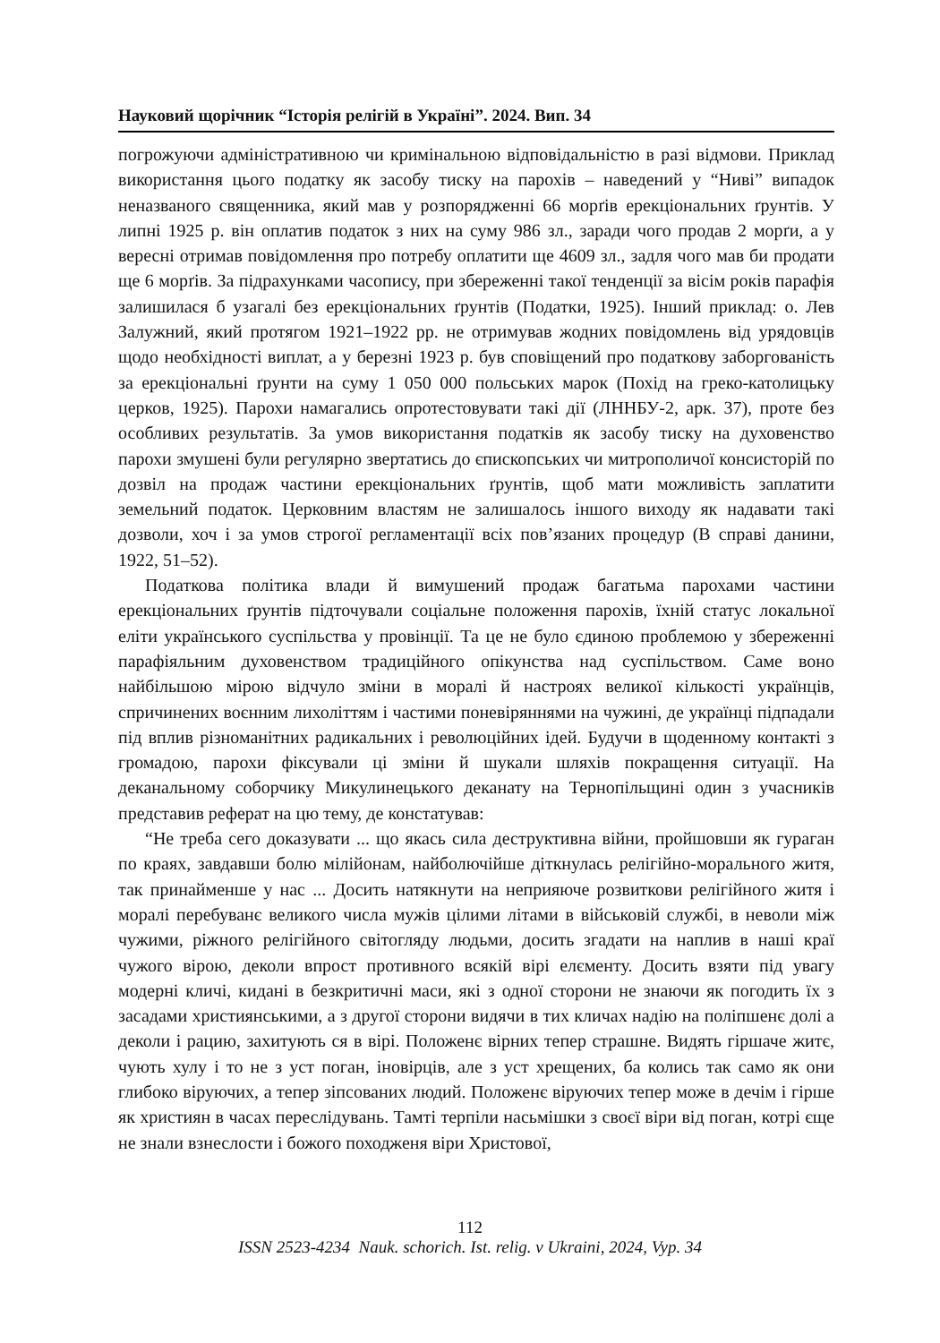Науковий щорічник “Історія релігій в Україні”. 2024. Вип. 34
погрожуючи адміністративною чи кримінальною відповідальністю в разі відмови. Приклад використання цього податку як засобу тиску на парохів – наведений у “Ниві” випадок неназваного священника, який мав у розпорядженні 66 морґів ерекціональних ґрунтів. У липні 1925 р. він оплатив податок з них на суму 986 зл., заради чого продав 2 морґи, а у вересні отримав повідомлення про потребу оплатити ще 4609 зл., задля чого мав би продати ще 6 морґів. За підрахунками часопису, при збереженні такої тенденції за вісім років парафія залишилася б узагалі без ерекціональних ґрунтів (Податки, 1925). Інший приклад: о. Лев Залужний, який протягом 1921–1922 рр. не отримував жодних повідомлень від урядовців щодо необхідності виплат, а у березні 1923 р. був сповіщений про податкову заборгованість за ерекціональні ґрунти на суму 1 050 000 польських марок (Похід на греко-католицьку церков, 1925). Парохи намагались опротестовувати такі дії (ЛННБУ-2, арк. 37), проте без особливих результатів. За умов використання податків як засобу тиску на духовенство парохи змушені були регулярно звертатись до єпископських чи митрополичої консисторій по дозвіл на продаж частини ерекціональних ґрунтів, щоб мати можливість заплатити земельний податок. Церковним властям не залишалось іншого виходу як надавати такі дозволи, хоч і за умов строгої регламентації всіх пов’язаних процедур (В справі данини, 1922, 51–52).
Податкова політика влади й вимушений продаж багатьма парохами частини ерекціональних ґрунтів підточували соціальне положення парохів, їхній статус локальної еліти українського суспільства у провінції. Та це не було єдиною проблемою у збереженні парафіяльним духовенством традиційного опікунства над суспільством. Саме воно найбільшою мірою відчуло зміни в моралі й настроях великої кількості українців, спричинених воєнним лихоліттям і частими поневіряннями на чужині, де українці підпадали під вплив різноманітних радикальних і революційних ідей. Будучи в щоденному контакті з громадою, парохи фіксували ці зміни й шукали шляхів покращення ситуації. На деканальному соборчику Микулинецького деканату на Тернопільщині один з учасників представив реферат на цю тему, де констатував:
“Не треба сего доказувати ... що якась сила деструктивна війни, пройшовши як гураган по краях, завдавши болю мілійонам, найболючійше діткнулась релігійно-морального житя, так принайменше у нас ... Досить натякнути на неприяюче розвиткови релігійного житя і моралі перебуванє великого числа мужів цілими літами в військовій службі, в неволи між чужими, ріжного релігійного світогляду людьми, досить згадати на наплив в наші краї чужого вірою, деколи впрост противного всякій вірі елєменту. Досить взяти під увагу модерні кличі, кидані в безкритичні маси, які з одної сторони не знаючи як погодить їх з засадами християнськими, а з другої сторони видячи в тих кличах надію на поліпшенє долі а деколи і рацию, захитують ся в вірі. Положенє вірних тепер страшне. Видять гіршаче житє, чують хулу і то не з уст поган, іновірців, але з уст хрещених, ба колись так само як они глибоко віруючих, а тепер зіпсованих людий. Положенє віруючих тепер може в дечім і гірше як християн в часах переслідувань. Тамті терпіли насьмішки з своєї віри від поган, котрі єще не знали взнеслости і божого походженя віри Христової,
112
ISSN 2523-4234 Nauk. schorich. Ist. relig. v Ukraini, 2024, Vyp. 34